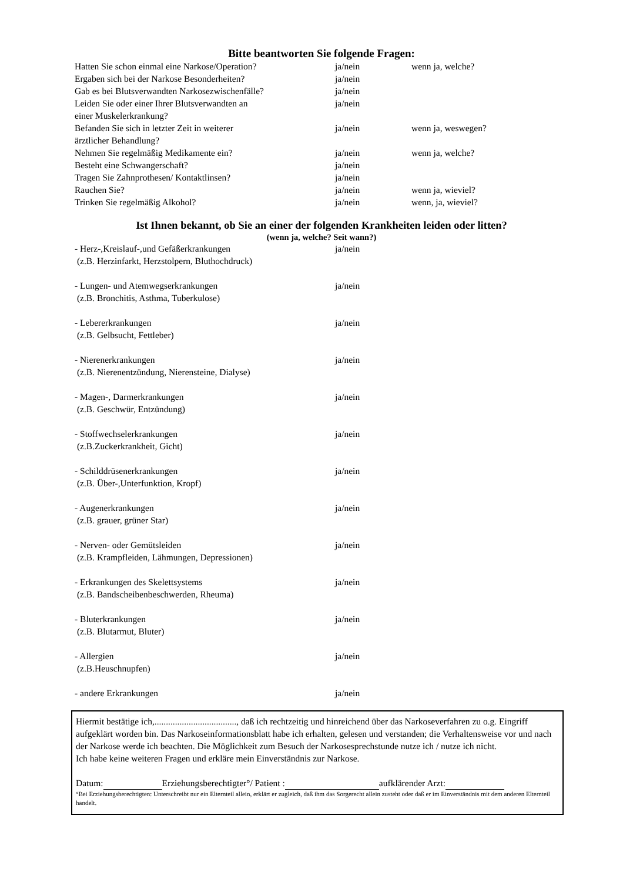Bitte beantworten Sie folgende Fragen:
| Hatten Sie schon einmal eine Narkose/Operation? | ja/nein | wenn ja, welche? |
| Ergaben sich bei der Narkose Besonderheiten? | ja/nein | |
| Gab es bei Blutsverwandten Narkosezwischenfälle? | ja/nein | |
| Leiden Sie oder einer Ihrer Blutsverwandten an einer Muskelerkrankung? | ja/nein | |
| Befanden Sie sich in letzter Zeit in weiterer ärztlicher Behandlung? | ja/nein | wenn ja, weswegen? |
| Nehmen Sie regelmäßig Medikamente ein? | ja/nein | wenn ja, welche? |
| Besteht eine Schwangerschaft? | ja/nein | |
| Tragen Sie Zahnprothesen/ Kontaktlinsen? | ja/nein | |
| Rauchen Sie? | ja/nein | wenn ja, wieviel? |
| Trinken Sie regelmäßig Alkohol? | ja/nein | wenn, ja, wieviel? |
Ist Ihnen bekannt, ob Sie an einer der folgenden Krankheiten leiden oder litten?
(wenn ja, welche? Seit wann?)
| - Herz-,Kreislauf-,und Gefäßerkrankungen (z.B. Herzinfarkt, Herzstolpern, Bluthochdruck) | ja/nein |
| - Lungen- und Atemwegserkrankungen (z.B. Bronchitis, Asthma, Tuberkulose) | ja/nein |
| - Lebererkrankungen (z.B. Gelbsucht, Fettleber) | ja/nein |
| - Nierenerkrankungen (z.B. Nierenentzündung, Nierensteine, Dialyse) | ja/nein |
| - Magen-, Darmerkrankungen (z.B. Geschwür, Entzündung) | ja/nein |
| - Stoffwechselerkrankungen (z.B.Zuckerkrankheit, Gicht) | ja/nein |
| - Schilddrüsenerkrankungen (z.B. Über-,Unterfunktion, Kropf) | ja/nein |
| - Augenerkrankungen (z.B. grauer, grüner Star) | ja/nein |
| - Nerven- oder Gemütsleiden (z.B. Krampfleiden, Lähmungen, Depressionen) | ja/nein |
| - Erkrankungen des Skelettsystems (z.B. Bandscheibenbeschwerden, Rheuma) | ja/nein |
| - Bluterkrankungen (z.B. Blutarmut, Bluter) | ja/nein |
| - Allergien (z.B.Heuschnupfen) | ja/nein |
| - andere Erkrankungen | ja/nein |
Hiermit bestätige ich,...................................., daß ich rechtzeitig und hinreichend über das Narkoseverfahren zu o.g. Eingriff aufgeklärt worden bin. Das Narkoseinformationsblatt habe ich erhalten, gelesen und verstanden; die Verhaltensweise vor und nach der Narkose werde ich beachten. Die Möglichkeit zum Besuch der Narkosesprechstunde nutze ich / nutze ich nicht.
Ich habe keine weiteren Fragen und erkläre mein Einverständnis zur Narkose.
Datum: Erziehungsberechtigter°/ Patient : aufklärender Arzt:
°Bei Erziehungsberechtigten: Unterschreibt nur ein Elternteil allein, erklärt er zugleich, daß ihm das Sorgerecht allein zusteht oder daß er im Einverständnis mit dem anderen Elternteil handelt.